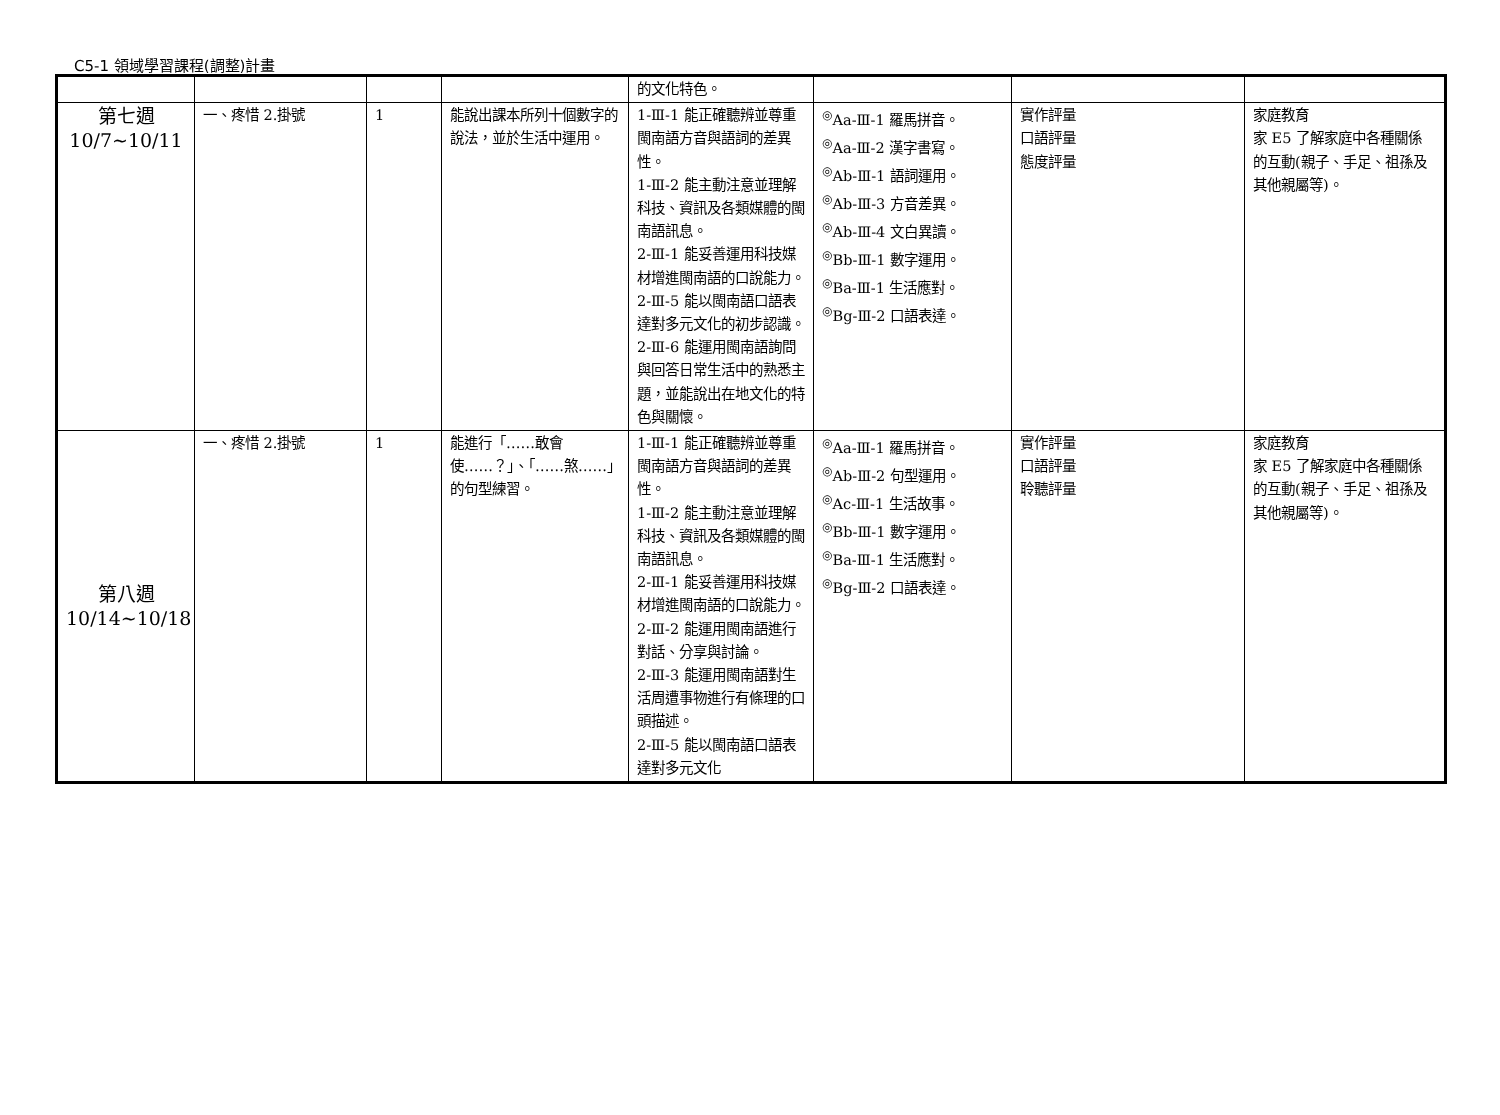C5-1 領域學習課程(調整)計畫
| | | | | 的文化特色。 | | | |
| 第七週 10/7~10/11 | 一、疼惜 2.掛號 | 1 | 能說出課本所列十個數字的說法，並於生活中運用。 | 1-Ⅲ-1 能正確聽辨並尊重閩南語方音與語詞的差異性。 1-Ⅲ-2 能主動注意並理解科技、資訊及各類媒體的閩南語訊息。 2-Ⅲ-1 能妥善運用科技媒材增進閩南語的口說能力。 2-Ⅲ-5 能以閩南語口語表達對多元文化的初步認識。 2-Ⅲ-6 能運用閩南語詢問與回答日常生活中的熟悉主題，並能說出在地文化的特色與關懷。 | <sup>◎</sup>Aa-Ⅲ-1 羅馬拼音。 <sup>◎</sup>Aa-Ⅲ-2 漢字書寫。 <sup>◎</sup>Ab-Ⅲ-1 語詞運用。 <sup>◎</sup>Ab-Ⅲ-3 方音差異。 <sup>◎</sup>Ab-Ⅲ-4 文白異讀。 <sup>◎</sup>Bb-Ⅲ-1 數字運用。 <sup>◎</sup>Ba-Ⅲ-1 生活應對。 <sup>◎</sup>Bg-Ⅲ-2 口語表達。 | 實作評量 口語評量 態度評量 | 家庭教育 家 E5 了解家庭中各種關係的互動(親子、手足、祖孫及其他親屬等)。 |
| 第八週 10/14~10/18 | 一、疼惜 2.掛號 | 1 | 能進行「……敢會使……？」、「……煞……」的句型練習。 | 1-Ⅲ-1 能正確聽辨並尊重閩南語方音與語詞的差異性。 1-Ⅲ-2 能主動注意並理解科技、資訊及各類媒體的閩南語訊息。 2-Ⅲ-1 能妥善運用科技媒材增進閩南語的口說能力。 2-Ⅲ-2 能運用閩南語進行對話、分享與討論。 2-Ⅲ-3 能運用閩南語對生活周遭事物進行有條理的口頭描述。 2-Ⅲ-5 能以閩南語口語表達對多元文化 | <sup>◎</sup>Aa-Ⅲ-1 羅馬拼音。 <sup>◎</sup>Ab-Ⅲ-2 句型運用。 <sup>◎</sup>Ac-Ⅲ-1 生活故事。 <sup>◎</sup>Bb-Ⅲ-1 數字運用。 <sup>◎</sup>Ba-Ⅲ-1 生活應對。 <sup>◎</sup>Bg-Ⅲ-2 口語表達。 | 實作評量 口語評量 聆聽評量 | 家庭教育 家 E5 了解家庭中各種關係的互動(親子、手足、祖孫及其他親屬等)。 |